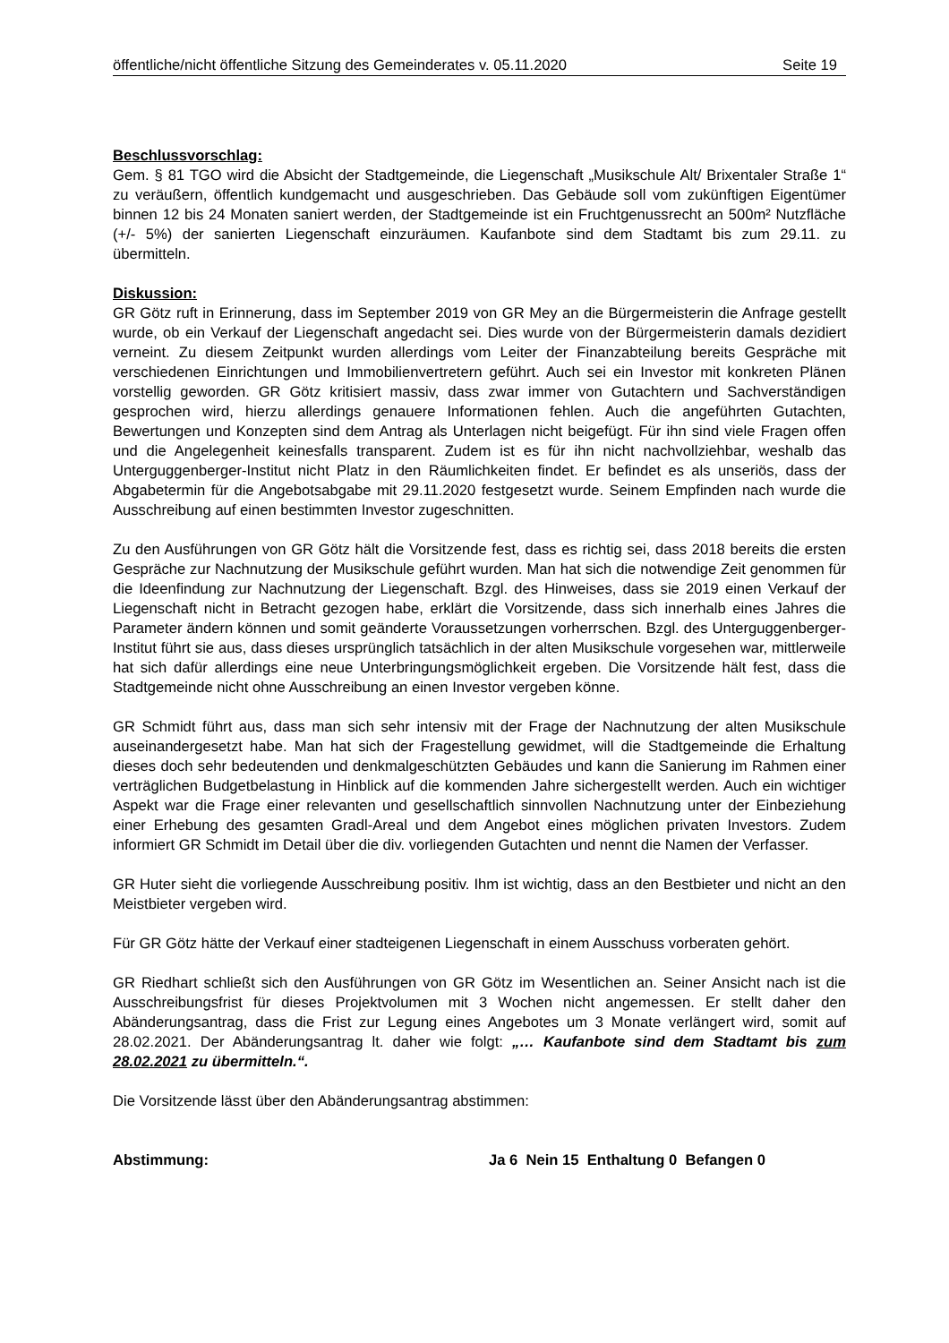öffentliche/nicht öffentliche Sitzung des Gemeinderates v. 05.11.2020 Seite 19
Beschlussvorschlag:
Gem. § 81 TGO wird die Absicht der Stadtgemeinde, die Liegenschaft „Musikschule Alt/ Brixentaler Straße 1“ zu veräußern, öffentlich kundgemacht und ausgeschrieben. Das Gebäude soll vom zukünftigen Eigentümer binnen 12 bis 24 Monaten saniert werden, der Stadtgemeinde ist ein Fruchtgenussrecht an 500m² Nutzfläche (+/- 5%) der sanierten Liegenschaft einzuräumen. Kaufanbote sind dem Stadtamt bis zum 29.11. zu übermitteln.
Diskussion:
GR Götz ruft in Erinnerung, dass im September 2019 von GR Mey an die Bürgermeisterin die Anfrage gestellt wurde, ob ein Verkauf der Liegenschaft angedacht sei. Dies wurde von der Bürgermeisterin damals dezidiert verneint. Zu diesem Zeitpunkt wurden allerdings vom Leiter der Finanzabteilung bereits Gespräche mit verschiedenen Einrichtungen und Immobilienvertretern geführt. Auch sei ein Investor mit konkreten Plänen vorstellig geworden. GR Götz kritisiert massiv, dass zwar immer von Gutachtern und Sachverständigen gesprochen wird, hierzu allerdings genauere Informationen fehlen. Auch die angeführten Gutachten, Bewertungen und Konzepten sind dem Antrag als Unterlagen nicht beigefügt. Für ihn sind viele Fragen offen und die Angelegenheit keinesfalls transparent. Zudem ist es für ihn nicht nachvollziehbar, weshalb das Unterguggenberger-Institut nicht Platz in den Räumlichkeiten findet. Er befindet es als unseriös, dass der Abgabetermin für die Angebotsabgabe mit 29.11.2020 festgesetzt wurde. Seinem Empfinden nach wurde die Ausschreibung auf einen bestimmten Investor zugeschnitten.
Zu den Ausführungen von GR Götz hält die Vorsitzende fest, dass es richtig sei, dass 2018 bereits die ersten Gespräche zur Nachnutzung der Musikschule geführt wurden. Man hat sich die notwendige Zeit genommen für die Ideenfindung zur Nachnutzung der Liegenschaft. Bzgl. des Hinweises, dass sie 2019 einen Verkauf der Liegenschaft nicht in Betracht gezogen habe, erklärt die Vorsitzende, dass sich innerhalb eines Jahres die Parameter ändern können und somit geänderte Voraussetzungen vorherrschen. Bzgl. des Unterguggenberger-Institut führt sie aus, dass dieses ursprünglich tatsächlich in der alten Musikschule vorgesehen war, mittlerweile hat sich dafür allerdings eine neue Unterbringungsmöglichkeit ergeben. Die Vorsitzende hält fest, dass die Stadtgemeinde nicht ohne Ausschreibung an einen Investor vergeben könne.
GR Schmidt führt aus, dass man sich sehr intensiv mit der Frage der Nachnutzung der alten Musikschule auseinandergesetzt habe. Man hat sich der Fragestellung gewidmet, will die Stadtgemeinde die Erhaltung dieses doch sehr bedeutenden und denkmalgeschützten Gebäudes und kann die Sanierung im Rahmen einer verträglichen Budgetbelastung in Hinblick auf die kommenden Jahre sichergestellt werden. Auch ein wichtiger Aspekt war die Frage einer relevanten und gesellschaftlich sinnvollen Nachnutzung unter der Einbeziehung einer Erhebung des gesamten Gradl-Areal und dem Angebot eines möglichen privaten Investors. Zudem informiert GR Schmidt im Detail über die div. vorliegenden Gutachten und nennt die Namen der Verfasser.
GR Huter sieht die vorliegende Ausschreibung positiv. Ihm ist wichtig, dass an den Bestbieter und nicht an den Meistbieter vergeben wird.
Für GR Götz hätte der Verkauf einer stadteigenen Liegenschaft in einem Ausschuss vorberaten gehört.
GR Riedhart schließt sich den Ausführungen von GR Götz im Wesentlichen an. Seiner Ansicht nach ist die Ausschreibungsfrist für dieses Projektvolumen mit 3 Wochen nicht angemessen. Er stellt daher den Abänderungsantrag, dass die Frist zur Legung eines Angebotes um 3 Monate verlängert wird, somit auf 28.02.2021. Der Abänderungsantrag lt. daher wie folgt: „… Kaufanbote sind dem Stadtamt bis zum 28.02.2021 zu übermitteln.“.
Die Vorsitzende lässt über den Abänderungsantrag abstimmen:
Abstimmung: Ja 6 Nein 15 Enthaltung 0 Befangen 0